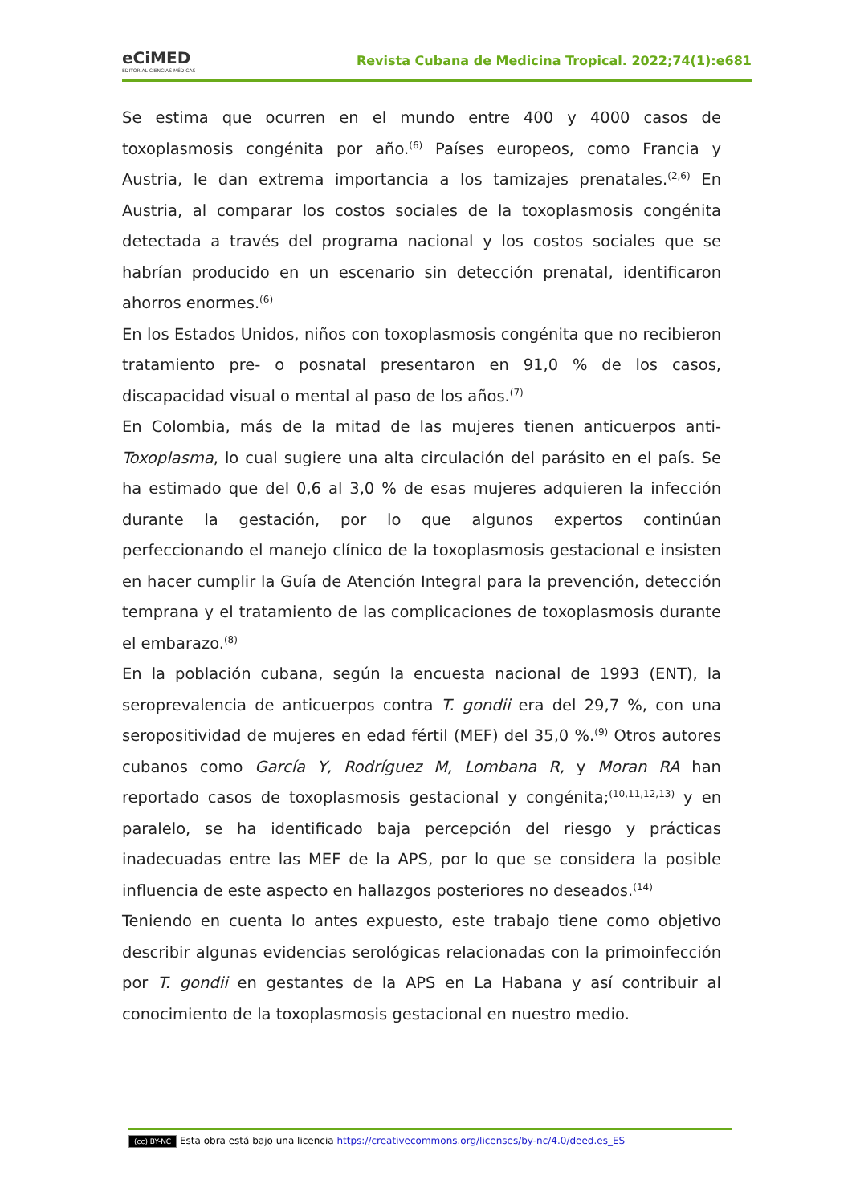eCiMED
EDITORIAL CIENCIAS MÉDICAS
Revista Cubana de Medicina Tropical. 2022;74(1):e681
Se estima que ocurren en el mundo entre 400 y 4000 casos de toxoplasmosis congénita por año.<sup>(6)</sup> Países europeos, como Francia y Austria, le dan extrema importancia a los tamizajes prenatales.<sup>(2,6)</sup> En Austria, al comparar los costos sociales de la toxoplasmosis congénita detectada a través del programa nacional y los costos sociales que se habrían producido en un escenario sin detección prenatal, identificaron ahorros enormes.<sup>(6)</sup>
En los Estados Unidos, niños con toxoplasmosis congénita que no recibieron tratamiento pre- o posnatal presentaron en 91,0 % de los casos, discapacidad visual o mental al paso de los años.<sup>(7)</sup>
En Colombia, más de la mitad de las mujeres tienen anticuerpos anti-Toxoplasma, lo cual sugiere una alta circulación del parásito en el país. Se ha estimado que del 0,6 al 3,0 % de esas mujeres adquieren la infección durante la gestación, por lo que algunos expertos continúan perfeccionando el manejo clínico de la toxoplasmosis gestacional e insisten en hacer cumplir la Guía de Atención Integral para la prevención, detección temprana y el tratamiento de las complicaciones de toxoplasmosis durante el embarazo.<sup>(8)</sup>
En la población cubana, según la encuesta nacional de 1993 (ENT), la seroprevalencia de anticuerpos contra T. gondii era del 29,7 %, con una seropositividad de mujeres en edad fértil (MEF) del 35,0 %.<sup>(9)</sup> Otros autores cubanos como García Y, Rodríguez M, Lombana R, y Moran RA han reportado casos de toxoplasmosis gestacional y congénita;<sup>(10,11,12,13)</sup> y en paralelo, se ha identificado baja percepción del riesgo y prácticas inadecuadas entre las MEF de la APS, por lo que se considera la posible influencia de este aspecto en hallazgos posteriores no deseados.<sup>(14)</sup>
Teniendo en cuenta lo antes expuesto, este trabajo tiene como objetivo describir algunas evidencias serológicas relacionadas con la primoinfección por T. gondii en gestantes de la APS en La Habana y así contribuir al conocimiento de la toxoplasmosis gestacional en nuestro medio.
(cc) BY-NC Esta obra está bajo una licencia https://creativecommons.org/licenses/by-nc/4.0/deed.es_ES